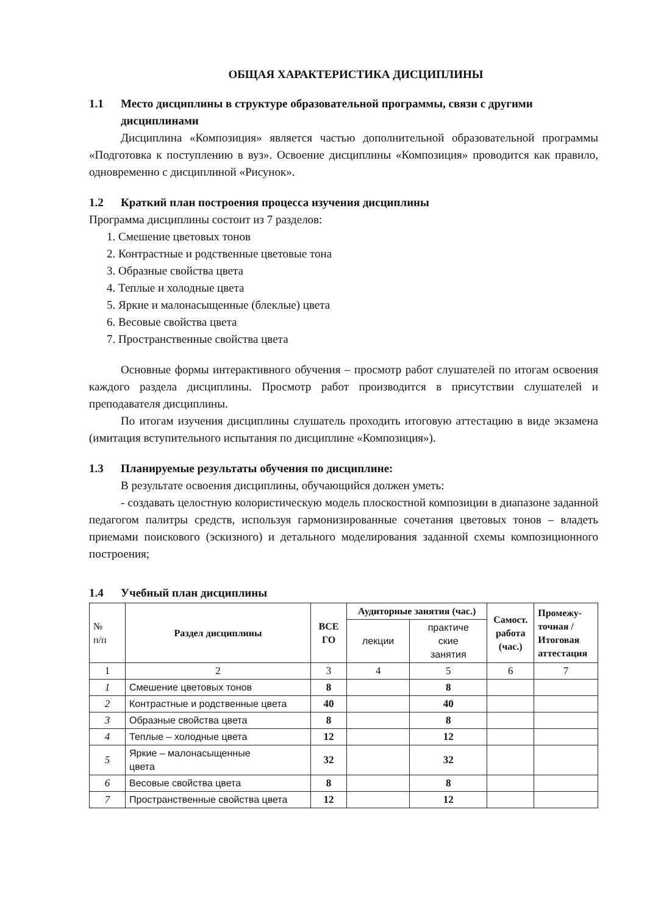ОБЩАЯ ХАРАКТЕРИСТИКА ДИСЦИПЛИНЫ
1.1 Место дисциплины в структуре образовательной программы, связи с другими дисциплинами
Дисциплина «Композиция» является частью дополнительной образовательной программы «Подготовка к поступлению в вуз». Освоение дисциплины «Композиция» проводится как правило, одновременно с дисциплиной «Рисунок».
1.2 Краткий план построения процесса изучения дисциплины
Программа дисциплины состоит из 7 разделов:
1. Смешение цветовых тонов
2. Контрастные и родственные цветовые тона
3. Образные свойства цвета
4. Теплые и холодные цвета
5. Яркие и малонасыщенные (блеклые) цвета
6. Весовые свойства цвета
7. Пространственные свойства цвета
Основные формы интерактивного обучения – просмотр работ слушателей по итогам освоения каждого раздела дисциплины. Просмотр работ производится в присутствии слушателей и преподавателя дисциплины.
По итогам изучения дисциплины слушатель проходить итоговую аттестацию в виде экзамена (имитация вступительного испытания по дисциплине «Композиция»).
1.3 Планируемые результаты обучения по дисциплине:
В результате освоения дисциплины, обучающийся должен уметь:
- создавать целостную колористическую модель плоскостной композиции в диапазоне заданной педагогом палитры средств, используя гармонизированные сочетания цветовых тонов – владеть приемами поискового (эскизного) и детального моделирования заданной схемы композиционного построения;
1.4 Учебный план дисциплины
| № п/п | Раздел дисциплины | ВСЕ ГО | Аудиторные занятия (час.) | | Самост. работа (час.) | Промежу- точная / Итоговая аттестация |
| --- | --- | --- | --- | --- | --- | --- |
| | | | лекции | практиче ские занятия | | |
| 1 | 2 | 3 | 4 | 5 | 6 | 7 |
| 1 | Смешение цветовых тонов | 8 | | 8 | | |
| 2 | Контрастные и родственные цвета | 40 | | 40 | | |
| 3 | Образные свойства цвета | 8 | | 8 | | |
| 4 | Теплые – холодные цвета | 12 | | 12 | | |
| 5 | Яркие – малонасыщенные цвета | 32 | | 32 | | |
| 6 | Весовые свойства цвета | 8 | | 8 | | |
| 7 | Пространственные свойства цвета | 12 | | 12 | | |